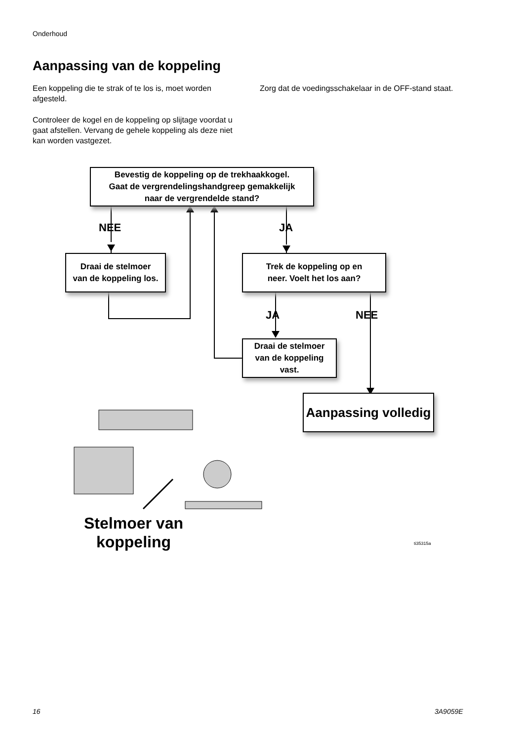Onderhoud
Aanpassing van de koppeling
Een koppeling die te strak of te los is, moet worden afgesteld.
Controleer de kogel en de koppeling op slijtage voordat u gaat afstellen. Vervang de gehele koppeling als deze niet kan worden vastgezet.
Zorg dat de voedingsschakelaar in de OFF-stand staat.
Bevestig de koppeling op de trekhaakkogel.
Gaat de vergrendelingshandgreep gemakkelijk
naar de vergrendelde stand?
NEE JA
Draai de stelmoer
van de koppeling los.
Trek de koppeling op en
neer. Voelt het los aan?
JA NEE
Draai de stelmoer
van de koppeling
vast.
Aanpassing volledig
Stelmoer van
koppeling
ti35315a
16 3A9059E